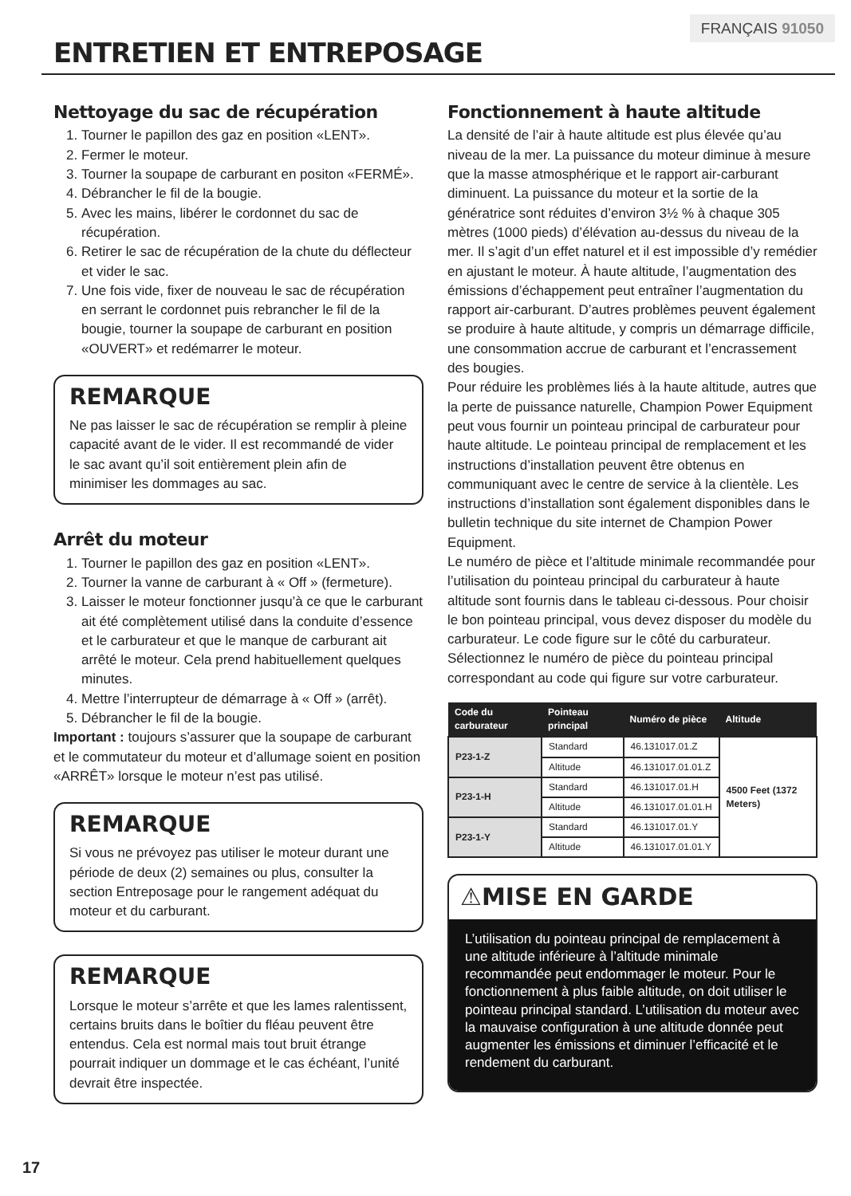FRANÇAIS 91050
ENTRETIEN ET ENTREPOSAGE
Nettoyage du sac de récupération
1. Tourner le papillon des gaz en position «LENT».
2. Fermer le moteur.
3. Tourner la soupape de carburant en positon «FERMÉ».
4. Débrancher le fil de la bougie.
5. Avec les mains, libérer le cordonnet du sac de récupération.
6. Retirer le sac de récupération de la chute du déflecteur et vider le sac.
7. Une fois vide, fixer de nouveau le sac de récupération en serrant le cordonnet puis rebrancher le fil de la bougie, tourner la soupape de carburant en position «OUVERT» et redémarrer le moteur.
REMARQUE
Ne pas laisser le sac de récupération se remplir à pleine capacité avant de le vider. Il est recommandé de vider le sac avant qu’il soit entièrement plein afin de minimiser les dommages au sac.
Arrêt du moteur
1. Tourner le papillon des gaz en position «LENT».
2. Tourner la vanne de carburant à « Off » (fermeture).
3. Laisser le moteur fonctionner jusqu’à ce que le carburant ait été complètement utilisé dans la conduite d’essence et le carburateur et que le manque de carburant ait arrêté le moteur. Cela prend habituellement quelques minutes.
4. Mettre l’interrupteur de démarrage à « Off » (arrêt).
5. Débrancher le fil de la bougie.
Important : toujours s’assurer que la soupape de carburant et le commutateur du moteur et d’allumage soient en position «ARRÊT» lorsque le moteur n’est pas utilisé.
REMARQUE
Si vous ne prévoyez pas utiliser le moteur durant une période de deux (2) semaines ou plus, consulter la section Entreposage pour le rangement adéquat du moteur et du carburant.
REMARQUE
Lorsque le moteur s’arrête et que les lames ralentissent, certains bruits dans le boîtier du fléau peuvent être entendus. Cela est normal mais tout bruit étrange pourrait indiquer un dommage et le cas échéant, l’unité devrait être inspectée.
Fonctionnement à haute altitude
La densité de l’air à haute altitude est plus élevée qu’au niveau de la mer. La puissance du moteur diminue à mesure que la masse atmosphérique et le rapport air-carburant diminuent. La puissance du moteur et la sortie de la génératrice sont réduites d’environ 3½ % à chaque 305 mètres (1000 pieds) d’élévation au-dessus du niveau de la mer. Il s’agit d’un effet naturel et il est impossible d’y remédier en ajustant le moteur. À haute altitude, l’augmentation des émissions d’échappement peut entraîner l’augmentation du rapport air-carburant. D’autres problèmes peuvent également se produire à haute altitude, y compris un démarrage difficile, une consommation accrue de carburant et l’encrassement des bougies.
Pour réduire les problèmes liés à la haute altitude, autres que la perte de puissance naturelle, Champion Power Equipment peut vous fournir un pointeau principal de carburateur pour haute altitude. Le pointeau principal de remplacement et les instructions d’installation peuvent être obtenus en communiquant avec le centre de service à la clientèle. Les instructions d’installation sont également disponibles dans le bulletin technique du site internet de Champion Power Equipment.
Le numéro de pièce et l’altitude minimale recommandée pour l’utilisation du pointeau principal du carburateur à haute altitude sont fournis dans le tableau ci-dessous. Pour choisir le bon pointeau principal, vous devez disposer du modèle du carburateur. Le code figure sur le côté du carburateur. Sélectionnez le numéro de pièce du pointeau principal correspondant au code qui figure sur votre carburateur.
| Code du carburateur | Pointeau principal | Numéro de pièce | Altitude |
| --- | --- | --- | --- |
| P23-1-Z | Standard | 46.131017.01.Z | 4500 Feet (1372 Meters) |
| | Altitude | 46.131017.01.01.Z | |
| P23-1-H | Standard | 46.131017.01.H | |
| | Altitude | 46.131017.01.01.H | |
| P23-1-Y | Standard | 46.131017.01.Y | |
| | Altitude | 46.131017.01.01.Y | |
⚠MISE EN GARDE
L’utilisation du pointeau principal de remplacement à une altitude inférieure à l’altitude minimale recommandée peut endommager le moteur. Pour le fonctionnement à plus faible altitude, on doit utiliser le pointeau principal standard. L’utilisation du moteur avec la mauvaise configuration à une altitude donnée peut augmenter les émissions et diminuer l’efficacité et le rendement du carburant.
17